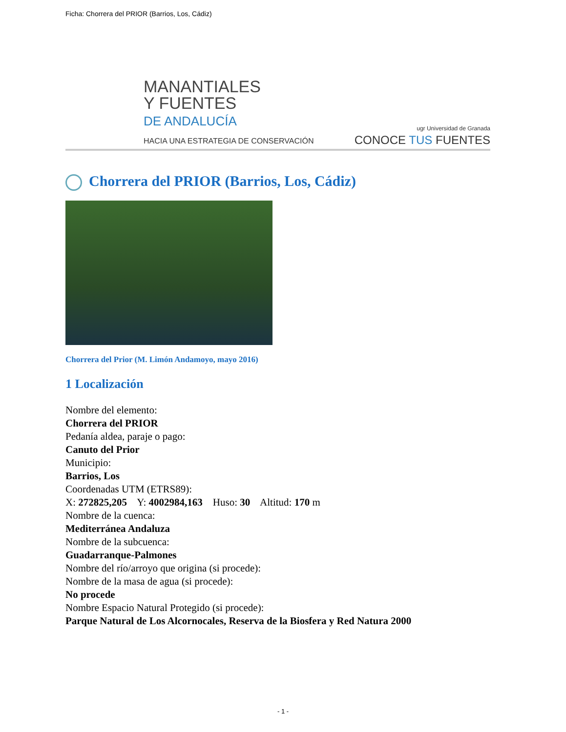Ficha: Chorrera del PRIOR (Barrios, Los, Cádiz)
MANANTIALES
Y FUENTES
DE ANDALUCÍA
HACIA UNA ESTRATEGIA DE CONSERVACIÓN
ugr Universidad de Granada
CONOCE TUS FUENTES
Chorrera del PRIOR (Barrios, Los, Cádiz)
Chorrera del Prior (M. Limón Andamoyo, mayo 2016)
1 Localización
Nombre del elemento:
Chorrera del PRIOR
Pedanía aldea, paraje o pago:
Canuto del Prior
Municipio:
Barrios, Los
Coordenadas UTM (ETRS89):
X: 272825,205 Y: 4002984,163 Huso: 30 Altitud: 170 m
Nombre de la cuenca:
Mediterránea Andaluza
Nombre de la subcuenca:
Guadarranque-Palmones
Nombre del río/arroyo que origina (si procede):
Nombre de la masa de agua (si procede):
No procede
Nombre Espacio Natural Protegido (si procede):
Parque Natural de Los Alcornocales, Reserva de la Biosfera y Red Natura 2000
- 1 -